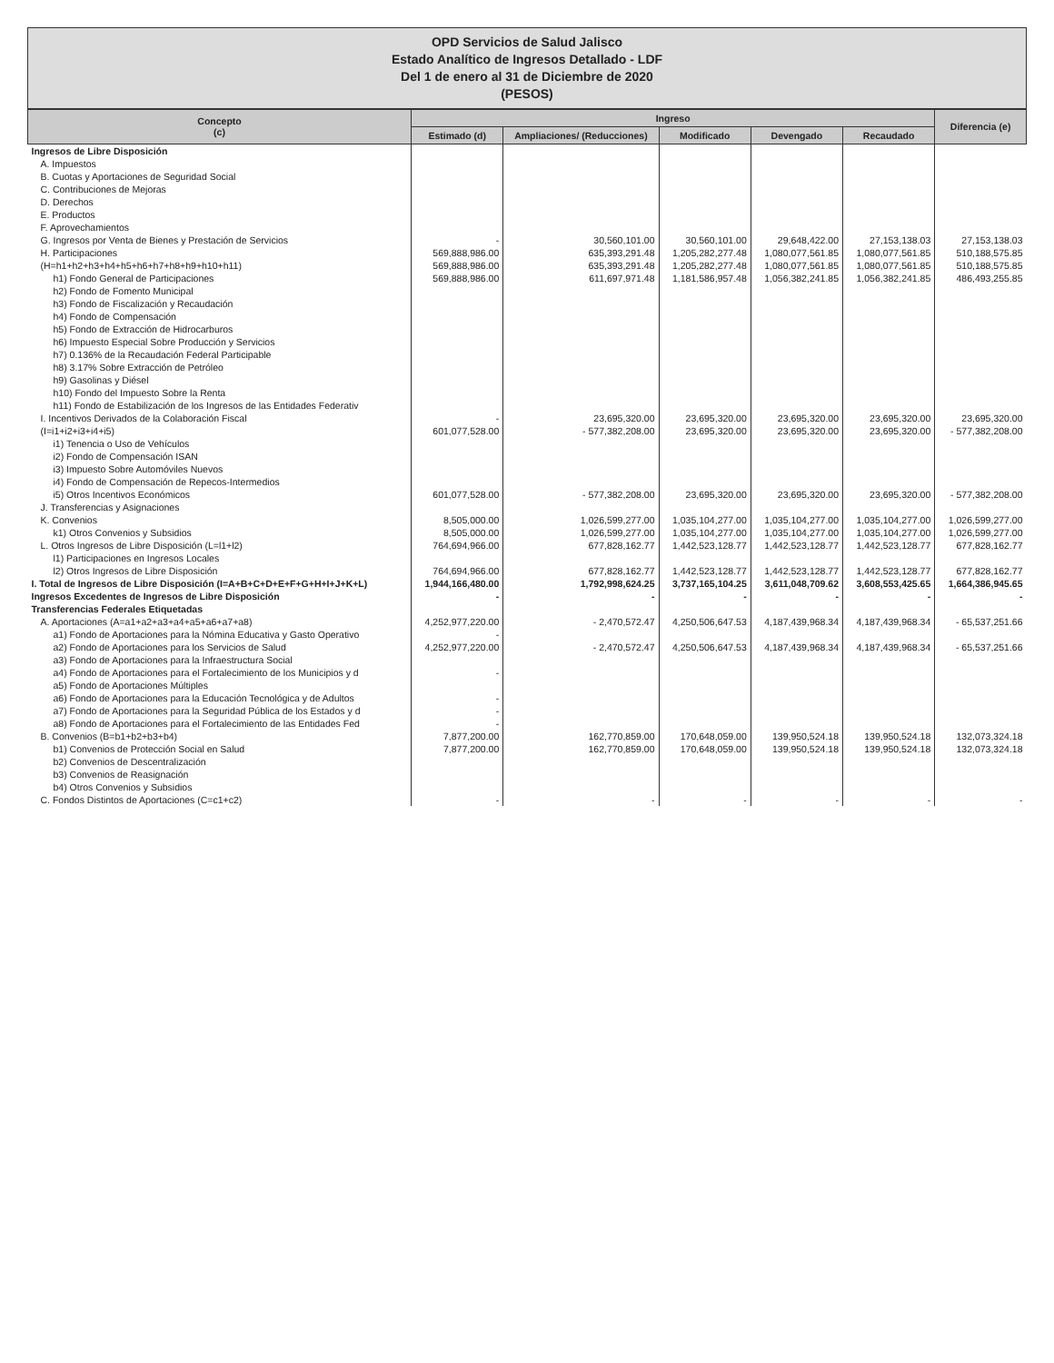OPD Servicios de Salud Jalisco
Estado Analítico de Ingresos Detallado - LDF
Del 1 de enero al 31 de Diciembre de 2020
(PESOS)
| Concepto (c) | Ingreso | | | | | Diferencia (e) |
| --- | --- | --- | --- | --- | --- | --- |
| | Estimado (d) | Ampliaciones/ (Reducciones) | Modificado | Devengado | Recaudado | |
| Ingresos de Libre Disposición | | | | | | |
| A. Impuestos | | | | | | |
| B. Cuotas y Aportaciones de Seguridad Social | | | | | | |
| C. Contribuciones de Mejoras | | | | | | |
| D. Derechos | | | | | | |
| E. Productos | | | | | | |
| F. Aprovechamientos | | | | | | |
| G. Ingresos por Venta de Bienes y Prestación de Servicios | - | 30,560,101.00 | 30,560,101.00 | 29,648,422.00 | 27,153,138.03 | 27,153,138.03 |
| H. Participaciones | 569,888,986.00 | 635,393,291.48 | 1,205,282,277.48 | 1,080,077,561.85 | 1,080,077,561.85 | 510,188,575.85 |
| (H=h1+h2+h3+h4+h5+h6+h7+h8+h9+h10+h11) | 569,888,986.00 | 635,393,291.48 | 1,205,282,277.48 | 1,080,077,561.85 | 1,080,077,561.85 | 510,188,575.85 |
| h1) Fondo General de Participaciones | 569,888,986.00 | 611,697,971.48 | 1,181,586,957.48 | 1,056,382,241.85 | 1,056,382,241.85 | 486,493,255.85 |
| h2) Fondo de Fomento Municipal | | | | | | |
| h3) Fondo de Fiscalización y Recaudación | | | | | | |
| h4) Fondo de Compensación | | | | | | |
| h5) Fondo de Extracción de Hidrocarburos | | | | | | |
| h6) Impuesto Especial Sobre Producción y Servicios | | | | | | |
| h7) 0.136% de la Recaudación Federal Participable | | | | | | |
| h8) 3.17% Sobre Extracción de Petróleo | | | | | | |
| h9) Gasolinas y Diésel | | | | | | |
| h10) Fondo del Impuesto Sobre la Renta | | | | | | |
| h11) Fondo de Estabilización de los Ingresos de las Entidades Federativ | | | | | | |
| I. Incentivos Derivados de la Colaboración Fiscal | - | 23,695,320.00 | 23,695,320.00 | 23,695,320.00 | 23,695,320.00 | 23,695,320.00 |
| (I=i1+i2+i3+i4+i5) | 601,077,528.00 | - 577,382,208.00 | 23,695,320.00 | 23,695,320.00 | 23,695,320.00 | - 577,382,208.00 |
| i1) Tenencia o Uso de Vehículos | | | | | | |
| i2) Fondo de Compensación ISAN | | | | | | |
| i3) Impuesto Sobre Automóviles Nuevos | | | | | | |
| i4) Fondo de Compensación de Repecos-Intermedios | | | | | | |
| i5) Otros Incentivos Económicos | 601,077,528.00 | - 577,382,208.00 | 23,695,320.00 | 23,695,320.00 | 23,695,320.00 | - 577,382,208.00 |
| J. Transferencias y Asignaciones | | | | | | |
| K. Convenios | 8,505,000.00 | 1,026,599,277.00 | 1,035,104,277.00 | 1,035,104,277.00 | 1,035,104,277.00 | 1,026,599,277.00 |
| k1) Otros Convenios y Subsidios | 8,505,000.00 | 1,026,599,277.00 | 1,035,104,277.00 | 1,035,104,277.00 | 1,035,104,277.00 | 1,026,599,277.00 |
| L. Otros Ingresos de Libre Disposición (L=l1+l2) | 764,694,966.00 | 677,828,162.77 | 1,442,523,128.77 | 1,442,523,128.77 | 1,442,523,128.77 | 677,828,162.77 |
| l1) Participaciones en Ingresos Locales | | | | | | |
| l2) Otros Ingresos de Libre Disposición | 764,694,966.00 | 677,828,162.77 | 1,442,523,128.77 | 1,442,523,128.77 | 1,442,523,128.77 | 677,828,162.77 |
| I. Total de Ingresos de Libre Disposición (I=A+B+C+D+E+F+G+H+I+J+K+L) | 1,944,166,480.00 | 1,792,998,624.25 | 3,737,165,104.25 | 3,611,048,709.62 | 3,608,553,425.65 | 1,664,386,945.65 |
| Ingresos Excedentes de Ingresos de Libre Disposición | - | - | - | - | - | - |
| Transferencias Federales Etiquetadas | | | | | | |
| A. Aportaciones (A=a1+a2+a3+a4+a5+a6+a7+a8) | 4,252,977,220.00 | - 2,470,572.47 | 4,250,506,647.53 | 4,187,439,968.34 | 4,187,439,968.34 | - 65,537,251.66 |
| a1) Fondo de Aportaciones para la Nómina Educativa y Gasto Operativo | - | | | | | |
| a2) Fondo de Aportaciones para los Servicios de Salud | 4,252,977,220.00 | - 2,470,572.47 | 4,250,506,647.53 | 4,187,439,968.34 | 4,187,439,968.34 | - 65,537,251.66 |
| a3) Fondo de Aportaciones para la Infraestructura Social | | | | | | |
| a4) Fondo de Aportaciones para el Fortalecimiento de los Municipios y d | - | | | | | |
| a5) Fondo de Aportaciones Múltiples | | | | | | |
| a6) Fondo de Aportaciones para la Educación Tecnológica y de Adultos | - | | | | | |
| a7) Fondo de Aportaciones para la Seguridad Pública de los Estados y d | - | | | | | |
| a8) Fondo de Aportaciones para el Fortalecimiento de las Entidades Fed | - | | | | | |
| B. Convenios (B=b1+b2+b3+b4) | 7,877,200.00 | 162,770,859.00 | 170,648,059.00 | 139,950,524.18 | 139,950,524.18 | 132,073,324.18 |
| b1) Convenios de Protección Social en Salud | 7,877,200.00 | 162,770,859.00 | 170,648,059.00 | 139,950,524.18 | 139,950,524.18 | 132,073,324.18 |
| b2) Convenios de Descentralización | | | | | | |
| b3) Convenios de Reasignación | | | | | | |
| b4) Otros Convenios y Subsidios | | | | | | |
| C. Fondos Distintos de Aportaciones (C=c1+c2) | - | - | - | - | - | - |